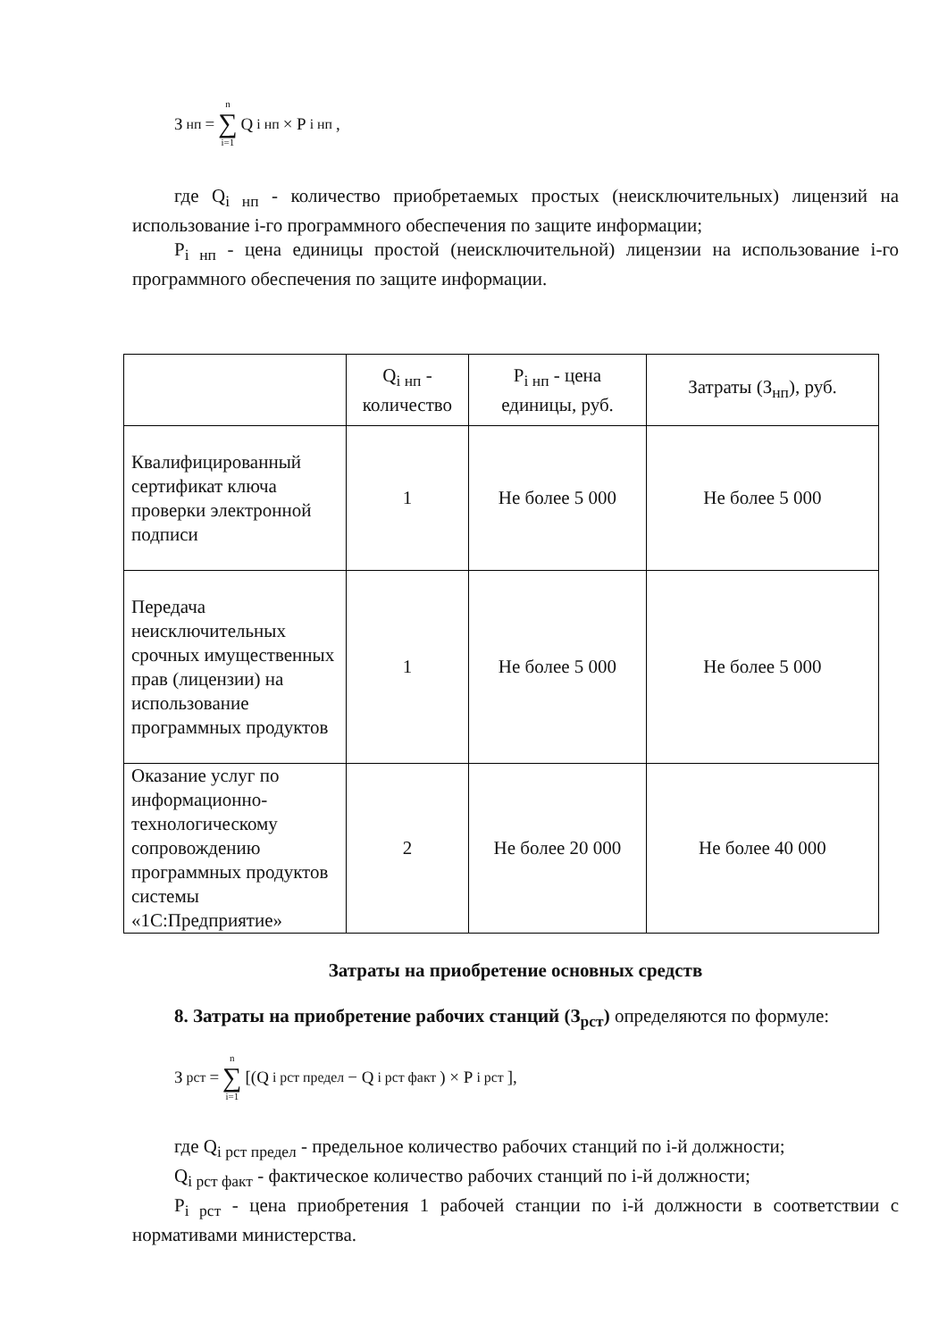З<sub>нп</sub> = n ∑ i=1 Q<sub>i нп</sub> × P<sub>i нп</sub>,
где Q<sub>i нп</sub> - количество приобретаемых простых (неисключительных) лицензий на использование i-го программного обеспечения по защите информации;
P<sub>i нп</sub> - цена единицы простой (неисключительной) лицензии на использование i-го программного обеспечения по защите информации.
| | Q<sub>i нп</sub> - количество | P<sub>i нп</sub> - цена единицы, руб. | Затраты (З<sub>нп</sub>), руб. |
| Квалифицированный сертификат ключа проверки электронной подписи | 1 | Не более 5 000 | Не более 5 000 |
| Передача неисключительных срочных имущественных прав (лицензии) на использование программных продуктов | 1 | Не более 5 000 | Не более 5 000 |
| Оказание услуг по информационно-технологическому сопровождению программных продуктов системы «1С:Предприятие» | 2 | Не более 20 000 | Не более 40 000 |
Затраты на приобретение основных средств
8. Затраты на приобретение рабочих станций (З<sub>рст</sub>) определяются по формуле:
З<sub>рст</sub> = n ∑ i=1 [(Q<sub>i рст предел</sub> − Q<sub>i рст факт</sub>) × P<sub>i рст</sub>],
где Q<sub>i рст предел</sub> - предельное количество рабочих станций по i-й должности;
Q<sub>i рст факт</sub> - фактическое количество рабочих станций по i-й должности;
P<sub>i рст</sub> - цена приобретения 1 рабочей станции по i-й должности в соответствии с нормативами министерства.